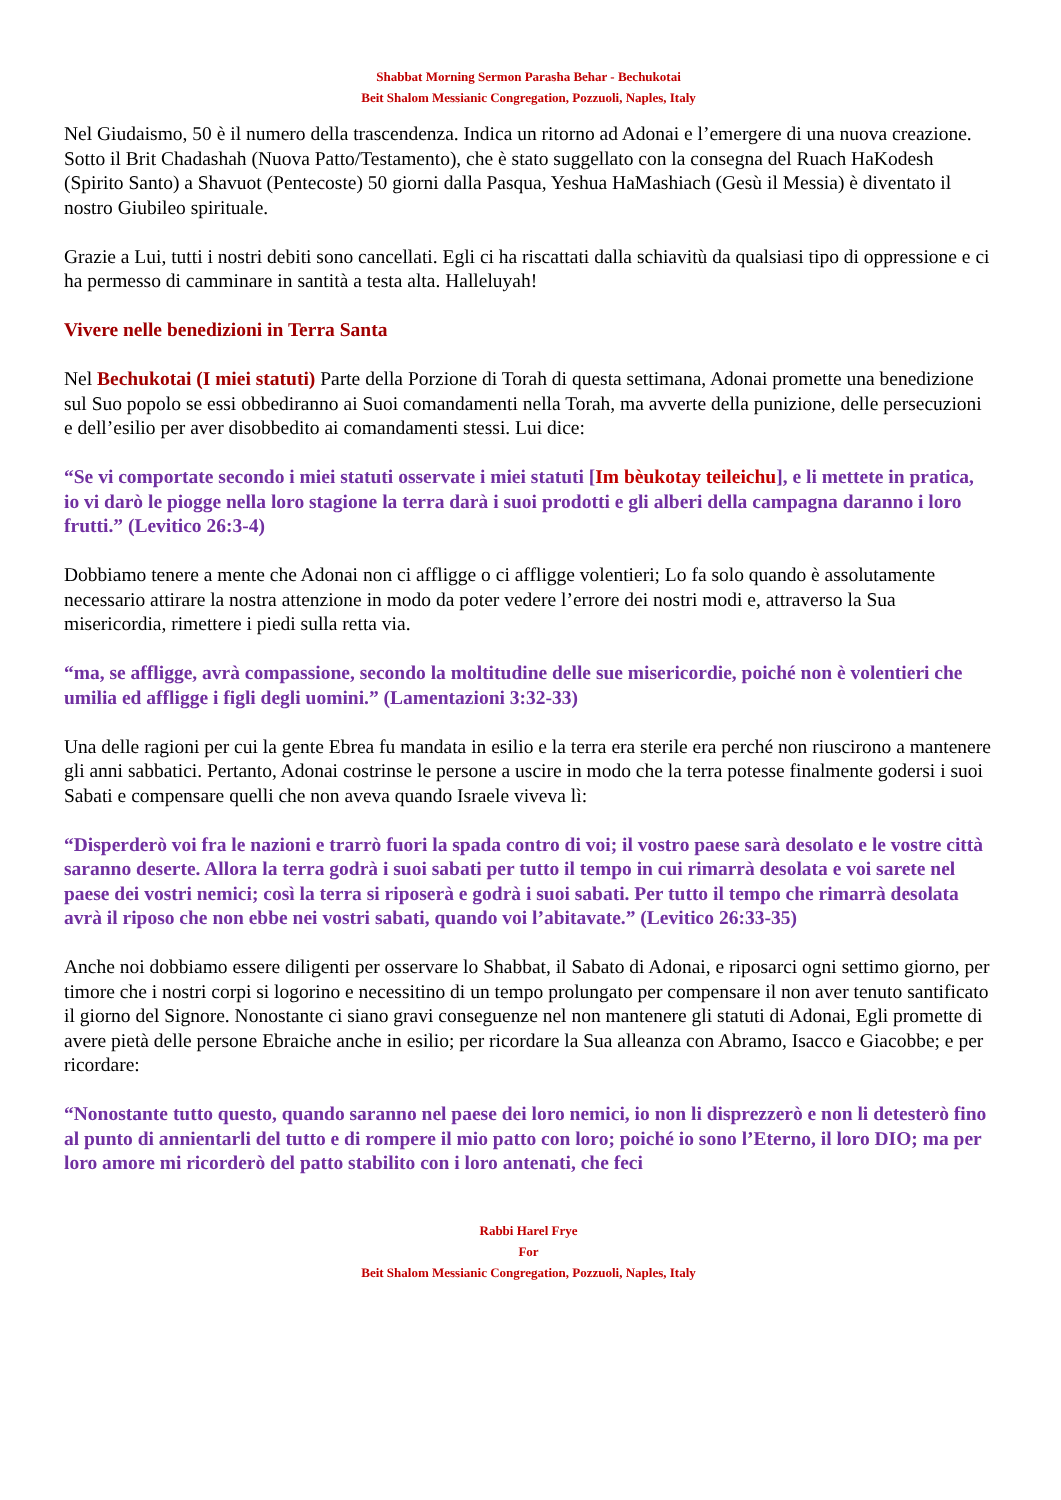Shabbat Morning Sermon Parasha Behar - Bechukotai
Beit Shalom Messianic Congregation, Pozzuoli, Naples, Italy
Nel Giudaismo, 50 è il numero della trascendenza. Indica un ritorno ad Adonai e l’emergere di una nuova creazione. Sotto il Brit Chadashah (Nuova Patto/Testamento), che è stato suggellato con la consegna del Ruach HaKodesh (Spirito Santo) a Shavuot (Pentecoste) 50 giorni dalla Pasqua, Yeshua HaMashiach (Gesù il Messia) è diventato il nostro Giubileo spirituale.
Grazie a Lui, tutti i nostri debiti sono cancellati. Egli ci ha riscattati dalla schiavitù da qualsiasi tipo di oppressione e ci ha permesso di camminare in santità a testa alta. Halleluyah!
Vivere nelle benedizioni in Terra Santa
Nel Bechukotai (I miei statuti) Parte della Porzione di Torah di questa settimana, Adonai promette una benedizione sul Suo popolo se essi obbediranno ai Suoi comandamenti nella Torah, ma avverte della punizione, delle persecuzioni e dell’esilio per aver disobbedito ai comandamenti stessi. Lui dice:
“Se vi comportate secondo i miei statuti osservate i miei statuti [Im bèukotay teileichu], e li mettete in pratica, io vi darò le piogge nella loro stagione la terra darà i suoi prodotti e gli alberi della campagna daranno i loro frutti.” (Levitico 26:3-4)
Dobbiamo tenere a mente che Adonai non ci affligge o ci affligge volentieri; Lo fa solo quando è assolutamente necessario attirare la nostra attenzione in modo da poter vedere l’errore dei nostri modi e, attraverso la Sua misericordia, rimettere i piedi sulla retta via.
“ma, se affligge, avrà compassione, secondo la moltitudine delle sue misericordie, poiché non è volentieri che umilia ed affligge i figli degli uomini.” (Lamentazioni 3:32-33)
Una delle ragioni per cui la gente Ebrea fu mandata in esilio e la terra era sterile era perché non riuscirono a mantenere gli anni sabbatici. Pertanto, Adonai costrinse le persone a uscire in modo che la terra potesse finalmente godersi i suoi Sabati e compensare quelli che non aveva quando Israele viveva lì:
“Disperderò voi fra le nazioni e trarrò fuori la spada contro di voi; il vostro paese sarà desolato e le vostre città saranno deserte. Allora la terra godrà i suoi sabati per tutto il tempo in cui rimarrà desolata e voi sarete nel paese dei vostri nemici; così la terra si riposerà e godrà i suoi sabati. Per tutto il tempo che rimarrà desolata avrà il riposo che non ebbe nei vostri sabati, quando voi l’abitavate.” (Levitico 26:33-35)
Anche noi dobbiamo essere diligenti per osservare lo Shabbat, il Sabato di Adonai, e riposarci ogni settimo giorno, per timore che i nostri corpi si logorino e necessitino di un tempo prolungato per compensare il non aver tenuto santificato il giorno del Signore. Nonostante ci siano gravi conseguenze nel non mantenere gli statuti di Adonai, Egli promette di avere pietà delle persone Ebraiche anche in esilio; per ricordare la Sua alleanza con Abramo, Isacco e Giacobbe; e per ricordare:
“Nonostante tutto questo, quando saranno nel paese dei loro nemici, io non li disprezzerò e non li detesterò fino al punto di annientarli del tutto e di rompere il mio patto con loro; poiché io sono l’Eterno, il loro DIO; ma per loro amore mi ricorderò del patto stabilito con i loro antenati, che feci
Rabbi Harel Frye
For
Beit Shalom Messianic Congregation, Pozzuoli, Naples, Italy